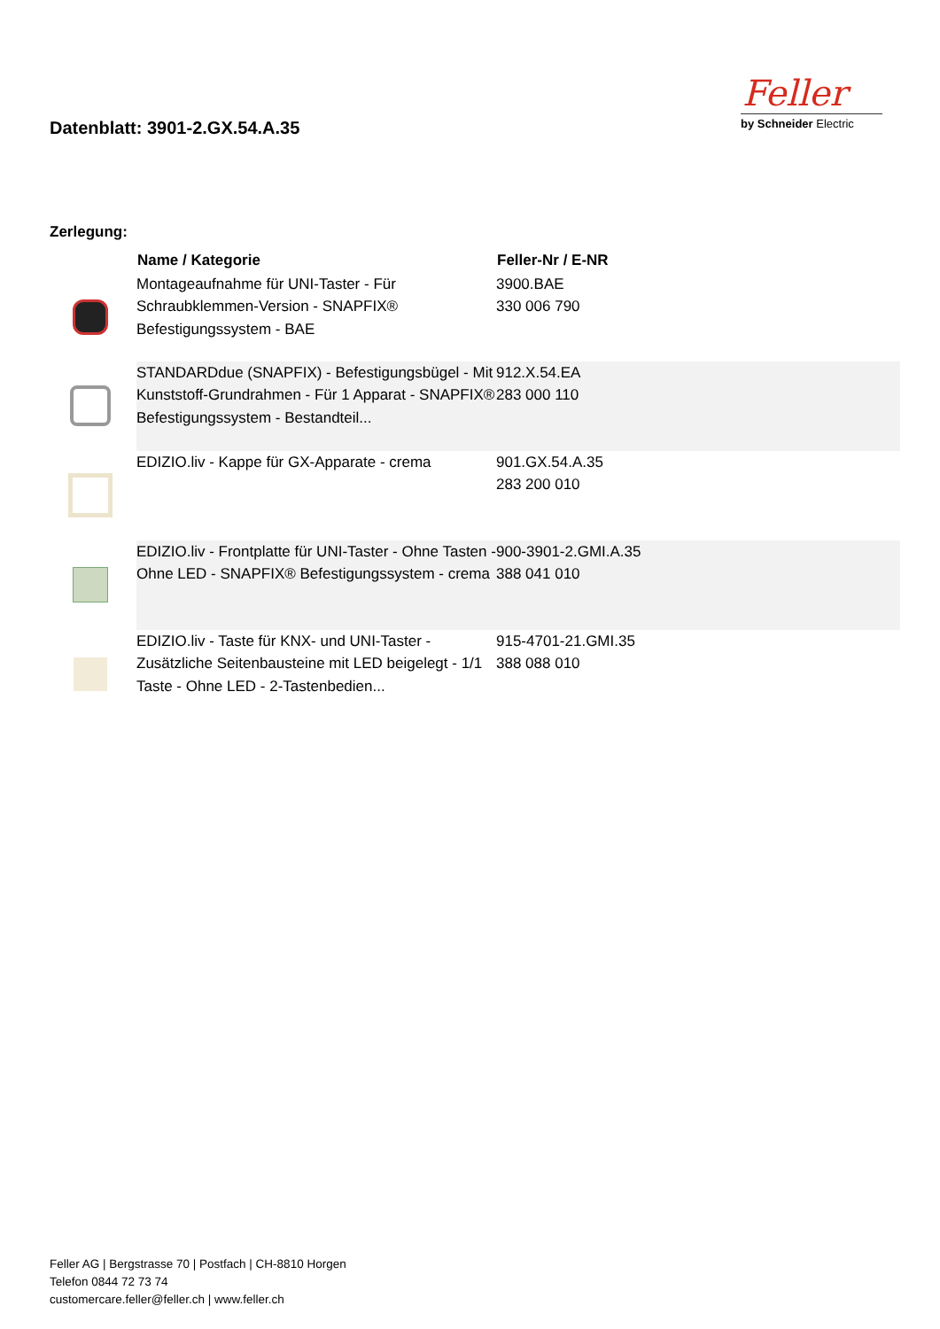Datenblatt: 3901-2.GX.54.A.35
Feller
by Schneider Electric
Zerlegung:
| | Name / Kategorie | Feller-Nr / E-NR |
| --- | --- | --- |
| | Montageaufnahme für UNI-Taster - Für Schraubklemmen-Version - SNAPFIX® Befestigungssystem - BAE | 3900.BAE 330 006 790 |
| | STANDARDdue (SNAPFIX) - Befestigungsbügel - Mit Kunststoff-Grundrahmen - Für 1 Apparat - SNAPFIX® Befestigungssystem - Bestandteil... | 912.X.54.EA 283 000 110 |
| | EDIZIO.liv - Kappe für GX-Apparate - crema | 901.GX.54.A.35 283 200 010 |
| | EDIZIO.liv - Frontplatte für UNI-Taster - Ohne Tasten - Ohne LED - SNAPFIX® Befestigungssystem - crema | 900-3901-2.GMI.A.35 388 041 010 |
| | EDIZIO.liv - Taste für KNX- und UNI-Taster - Zusätzliche Seitenbausteine mit LED beigelegt - 1/1 Taste - Ohne LED - 2-Tastenbedien... | 915-4701-21.GMI.35 388 088 010 |
Feller AG | Bergstrasse 70 | Postfach | CH-8810 Horgen
Telefon 0844 72 73 74
customercare.feller@feller.ch | www.feller.ch